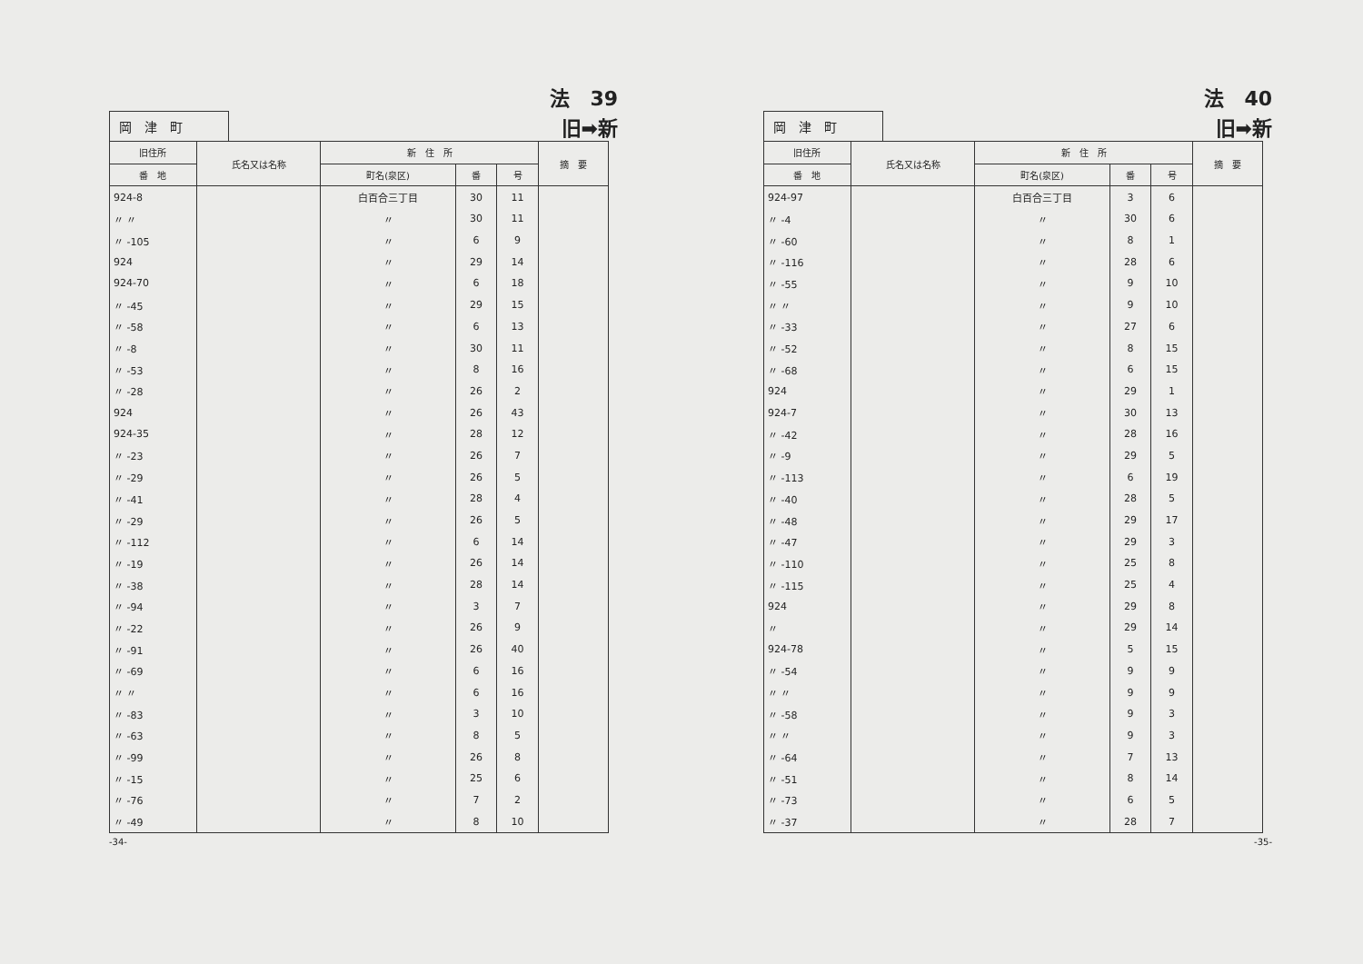法　39
岡　津　町
旧➡新
| 旧住所 | 氏名又は名称 | 新 住 所 | | | 摘 要 |
| --- | --- | --- | --- | --- | --- |
| 番 地 | | 町名(泉区) | 番 | 号 | |
| 924-8 | | 白百合三丁目 | 30 | 11 | |
| 〃 〃 | | 〃 | 30 | 11 | |
| 〃 -105 | | 〃 | 6 | 9 | |
| 924 | | 〃 | 29 | 14 | |
| 924-70 | | 〃 | 6 | 18 | |
| 〃 -45 | | 〃 | 29 | 15 | |
| 〃 -58 | | 〃 | 6 | 13 | |
| 〃 -8 | | 〃 | 30 | 11 | |
| 〃 -53 | | 〃 | 8 | 16 | |
| 〃 -28 | | 〃 | 26 | 2 | |
| 924 | | 〃 | 26 | 43 | |
| 924-35 | | 〃 | 28 | 12 | |
| 〃 -23 | | 〃 | 26 | 7 | |
| 〃 -29 | | 〃 | 26 | 5 | |
| 〃 -41 | | 〃 | 28 | 4 | |
| 〃 -29 | | 〃 | 26 | 5 | |
| 〃 -112 | | 〃 | 6 | 14 | |
| 〃 -19 | | 〃 | 26 | 14 | |
| 〃 -38 | | 〃 | 28 | 14 | |
| 〃 -94 | | 〃 | 3 | 7 | |
| 〃 -22 | | 〃 | 26 | 9 | |
| 〃 -91 | | 〃 | 26 | 40 | |
| 〃 -69 | | 〃 | 6 | 16 | |
| 〃 〃 | | 〃 | 6 | 16 | |
| 〃 -83 | | 〃 | 3 | 10 | |
| 〃 -63 | | 〃 | 8 | 5 | |
| 〃 -99 | | 〃 | 26 | 8 | |
| 〃 -15 | | 〃 | 25 | 6 | |
| 〃 -76 | | 〃 | 7 | 2 | |
| 〃 -49 | | 〃 | 8 | 10 | |
-34-
法　40
岡　津　町
旧➡新
| 旧住所 | 氏名又は名称 | 新 住 所 | | | 摘 要 |
| --- | --- | --- | --- | --- | --- |
| 番 地 | | 町名(泉区) | 番 | 号 | |
| 924-97 | | 白百合三丁目 | 3 | 6 | |
| 〃 -4 | | 〃 | 30 | 6 | |
| 〃 -60 | | 〃 | 8 | 1 | |
| 〃 -116 | | 〃 | 28 | 6 | |
| 〃 -55 | | 〃 | 9 | 10 | |
| 〃 〃 | | 〃 | 9 | 10 | |
| 〃 -33 | | 〃 | 27 | 6 | |
| 〃 -52 | | 〃 | 8 | 15 | |
| 〃 -68 | | 〃 | 6 | 15 | |
| 924 | | 〃 | 29 | 1 | |
| 924-7 | | 〃 | 30 | 13 | |
| 〃 -42 | | 〃 | 28 | 16 | |
| 〃 -9 | | 〃 | 29 | 5 | |
| 〃 -113 | | 〃 | 6 | 19 | |
| 〃 -40 | | 〃 | 28 | 5 | |
| 〃 -48 | | 〃 | 29 | 17 | |
| 〃 -47 | | 〃 | 29 | 3 | |
| 〃 -110 | | 〃 | 25 | 8 | |
| 〃 -115 | | 〃 | 25 | 4 | |
| 924 | | 〃 | 29 | 8 | |
| 〃 | | 〃 | 29 | 14 | |
| 924-78 | | 〃 | 5 | 15 | |
| 〃 -54 | | 〃 | 9 | 9 | |
| 〃 〃 | | 〃 | 9 | 9 | |
| 〃 -58 | | 〃 | 9 | 3 | |
| 〃 〃 | | 〃 | 9 | 3 | |
| 〃 -64 | | 〃 | 7 | 13 | |
| 〃 -51 | | 〃 | 8 | 14 | |
| 〃 -73 | | 〃 | 6 | 5 | |
| 〃 -37 | | 〃 | 28 | 7 | |
-35-